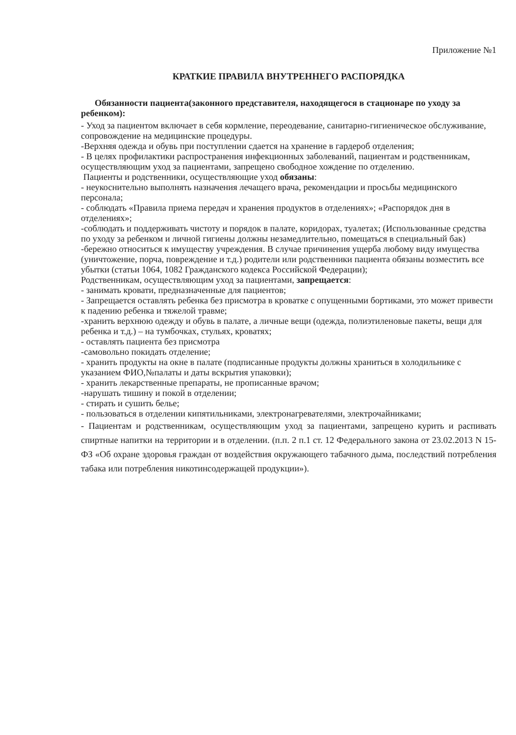Приложение №1
КРАТКИЕ ПРАВИЛА ВНУТРЕННЕГО РАСПОРЯДКА
Обязанности пациента(законного представителя, находящегося в стационаре по уходу за ребенком):
- Уход за пациентом включает в себя кормление, переодевание, санитарно-гигиеническое обслуживание, сопровождение на медицинские процедуры.
-Верхняя одежда и обувь при поступлении сдается на хранение в гардероб отделения;
- В целях профилактики распространения инфекционных заболеваний, пациентам и родственникам, осуществляющим уход за пациентами, запрещено свободное хождение по отделению.
Пациенты и родственники, осуществляющие уход обязаны:
- неукоснительно выполнять назначения лечащего врача, рекомендации и просьбы медицинского персонала;
- соблюдать «Правила приема передач и хранения продуктов в отделениях»; «Распорядок дня в отделениях»;
-соблюдать и поддерживать чистоту и порядок в палате, коридорах, туалетах; (Использованные средства по уходу за ребенком и личной гигиены должны незамедлительно, помещаться в специальный бак)
-бережно относиться к имуществу учреждения. В случае причинения ущерба любому виду имущества (уничтожение, порча, повреждение и т.д.) родители или родственники пациента обязаны возместить все убытки (статьи 1064, 1082 Гражданского кодекса Российской Федерации);
Родственникам, осуществляющим уход за пациентами, запрещается:
- занимать кровати, предназначенные для пациентов;
- Запрещается оставлять ребенка без присмотра в кроватке с опущенными бортиками, это может привести к падению ребенка и тяжелой травме;
-хранить верхнюю одежду и обувь в палате, а личные вещи (одежда, полиэтиленовые пакеты, вещи для ребенка и т.д.) – на тумбочках, стульях, кроватях;
- оставлять пациента без присмотра
-самовольно покидать отделение;
- хранить продукты на окне в палате (подписанные продукты должны храниться в холодильнике с указанием ФИО,№палаты и даты вскрытия упаковки);
- хранить лекарственные препараты, не прописанные врачом;
-нарушать тишину и покой в отделении;
- стирать и сушить белье;
- пользоваться в отделении кипятильниками, электронагревателями, электрочайниками;
- Пациентам и родственникам, осуществляющим уход за пациентами, запрещено курить и распивать спиртные напитки на территории и в отделении. (п.п. 2 п.1 ст. 12 Федерального закона от 23.02.2013 N 15-ФЗ «Об охране здоровья граждан от воздействия окружающего табачного дыма, последствий потребления табака или потребления никотинсодержащей продукции»).